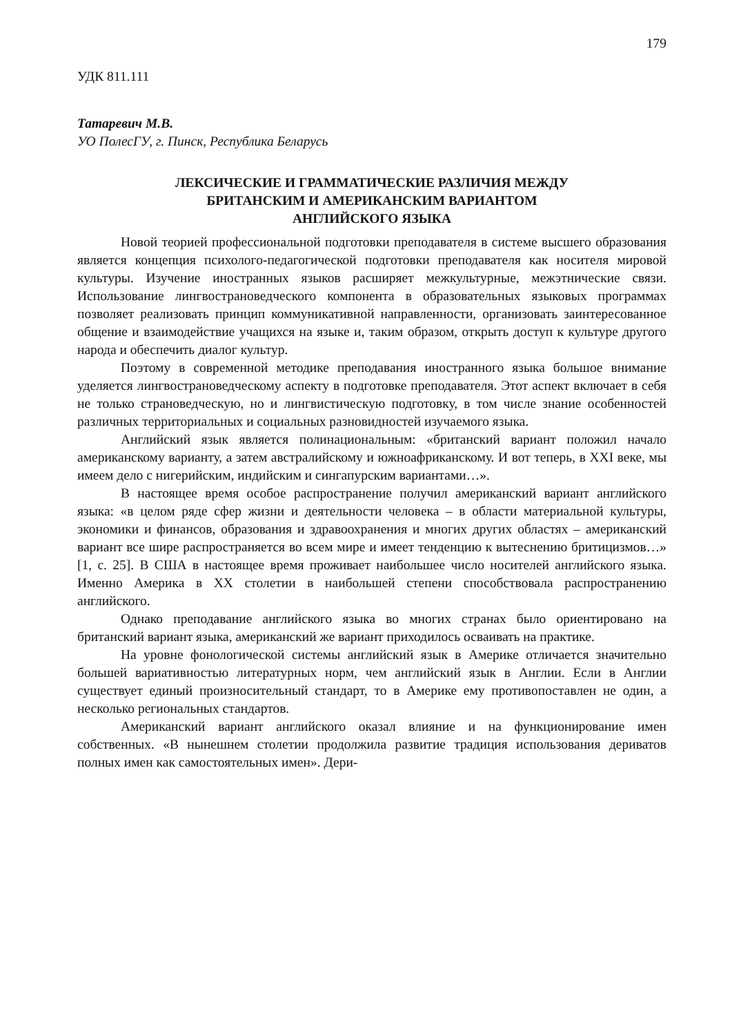179
УДК 811.111
Татаревич М.В.
УО ПолесГУ, г. Пинск, Республика Беларусь
ЛЕКСИЧЕСКИЕ И ГРАММАТИЧЕСКИЕ РАЗЛИЧИЯ МЕЖДУ
БРИТАНСКИМ И АМЕРИКАНСКИМ ВАРИАНТОМ
АНГЛИЙСКОГО ЯЗЫКА
Новой теорией профессиональной подготовки преподавателя в системе высшего образования является концепция психолого-педагогической подготовки преподавателя как носителя мировой культуры. Изучение иностранных языков расширяет межкультурные, межэтнические связи. Использование лингвострановедческого компонента в образовательных языковых программах позволяет реализовать принцип коммуникативной направленности, организовать заинтересованное общение и взаимодействие учащихся на языке и, таким образом, открыть доступ к культуре другого народа и обеспечить диалог культур.
Поэтому в современной методике преподавания иностранного языка большое внимание уделяется лингвострановедческому аспекту в подготовке преподавателя. Этот аспект включает в себя не только страноведческую, но и лингвистическую подготовку, в том числе знание особенностей различных территориальных и социальных разновидностей изучаемого языка.
Английский язык является полинациональным: «британский вариант положил начало американскому варианту, а затем австралийскому и южноафриканскому. И вот теперь, в XXI веке, мы имеем дело с нигерийским, индийским и сингапурским вариантами…».
В настоящее время особое распространение получил американский вариант английского языка: «в целом ряде сфер жизни и деятельности человека – в области материальной культуры, экономики и финансов, образования и здравоохранения и многих других областях – американский вариант все шире распространяется во всем мире и имеет тенденцию к вытеснению бритицизмов…» [1, с. 25]. В США в настоящее время проживает наибольшее число носителей английского языка. Именно Америка в XX столетии в наибольшей степени способствовала распространению английского.
Однако преподавание английского языка во многих странах было ориентировано на британский вариант языка, американский же вариант приходилось осваивать на практике.
На уровне фонологической системы английский язык в Америке отличается значительно большей вариативностью литературных норм, чем английский язык в Англии. Если в Англии существует единый произносительный стандарт, то в Америке ему противопоставлен не один, а несколько региональных стандартов.
Американский вариант английского оказал влияние и на функционирование имен собственных. «В нынешнем столетии продолжила развитие традиция использования дериватов полных имен как самостоятельных имен». Дери-